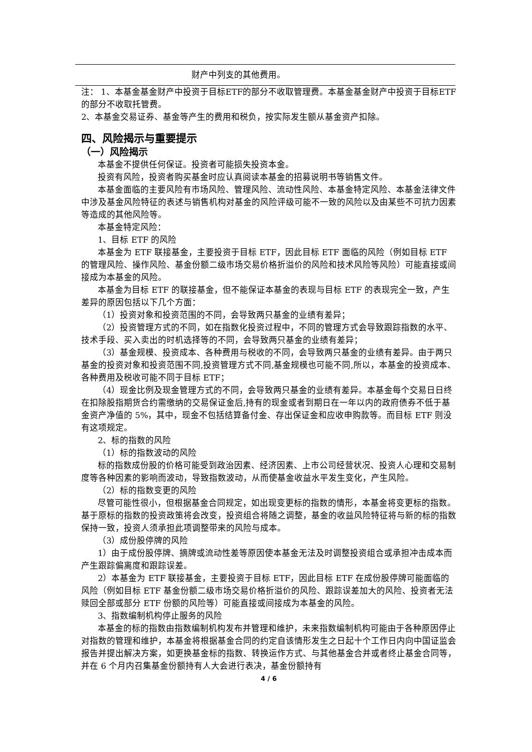| 财产中列支的其他费用。 |
注： 1、本基金基金财产中投资于目标ETF的部分不收取管理费。本基金基金财产中投资于目标ETF的部分不收取托管费。
2、本基金交易证券、基金等产生的费用和税负，按实际发生额从基金资产扣除。
四、风险揭示与重要提示
（一）风险揭示
本基金不提供任何保证。投资者可能损失投资本金。
投资有风险，投资者购买基金时应认真阅读本基金的招募说明书等销售文件。
本基金面临的主要风险有市场风险、管理风险、流动性风险、本基金特定风险、本基金法律文件中涉及基金风险特征的表述与销售机构对基金的风险评级可能不一致的风险以及由某些不可抗力因素等造成的其他风险等。
本基金特定风险：
1、目标 ETF 的风险
本基金为 ETF 联接基金，主要投资于目标 ETF，因此目标 ETF 面临的风险（例如目标 ETF 的管理风险、操作风险、基金份额二级市场交易价格折溢价的风险和技术风险等风险）可能直接或间接成为本基金的风险。
本基金为目标 ETF 的联接基金，但不能保证本基金的表现与目标 ETF 的表现完全一致，产生差异的原因包括以下几个方面：
（1）投资对象和投资范围的不同，会导致两只基金的业绩有差异；
（2）投资管理方式的不同，如在指数化投资过程中，不同的管理方式会导致跟踪指数的水平、技术手段、买入卖出的时机选择等的不同，会导致两只基金的业绩有差异；
（3）基金规模、投资成本、各种费用与税收的不同，会导致两只基金的业绩有差异。由于两只基金的投资对象和投资范围不同,投资管理方式不同,基金规模也可能不同,所以，本基金的投资成本、各种费用及税收可能不同于目标 ETF；
（4）现金比例及现金管理方式的不同，会导致两只基金的业绩有差异。本基金每个交易日日终在扣除股指期货合约需缴纳的交易保证金后,持有的现金或者到期日在一年以内的政府债券不低于基金资产净值的 5%，其中，现金不包括结算备付金、存出保证金和应收申购款等。而目标 ETF 则没有这项规定。
2、标的指数的风险
（1）标的指数波动的风险
标的指数成份股的价格可能受到政治因素、经济因素、上市公司经营状况、投资人心理和交易制度等各种因素的影响而波动，导致指数波动，从而使基金收益水平发生变化，产生风险。
（2）标的指数变更的风险
尽管可能性很小，但根据基金合同规定，如出现变更标的指数的情形，本基金将变更标的指数。基于原标的指数的投资政策将会改变，投资组合将随之调整，基金的收益风险特征将与新的标的指数保持一致，投资人须承担此项调整带来的风险与成本。
（3）成份股停牌的风险
1）由于成份股停牌、摘牌或流动性差等原因使本基金无法及时调整投资组合或承担冲击成本而产生跟踪偏离度和跟踪误差。
2）本基金为 ETF 联接基金，主要投资于目标 ETF，因此目标 ETF 在成份股停牌可能面临的风险（例如目标 ETF 基金份额二级市场交易价格折溢价的风险、跟踪误差加大的风险、投资者无法赎回全部或部分 ETF 份额的风险等）可能直接或间接成为本基金的风险。
3、指数编制机构停止服务的风险
本基金的标的指数由指数编制机构发布并管理和维护，未来指数编制机构可能由于各种原因停止对指数的管理和维护，本基金将根据基金合同的约定自该情形发生之日起十个工作日内向中国证监会报告并提出解决方案，如更换基金标的指数、转换运作方式、与其他基金合并或者终止基金合同等，并在 6 个月内召集基金份额持有人大会进行表决，基金份额持有
4 / 6